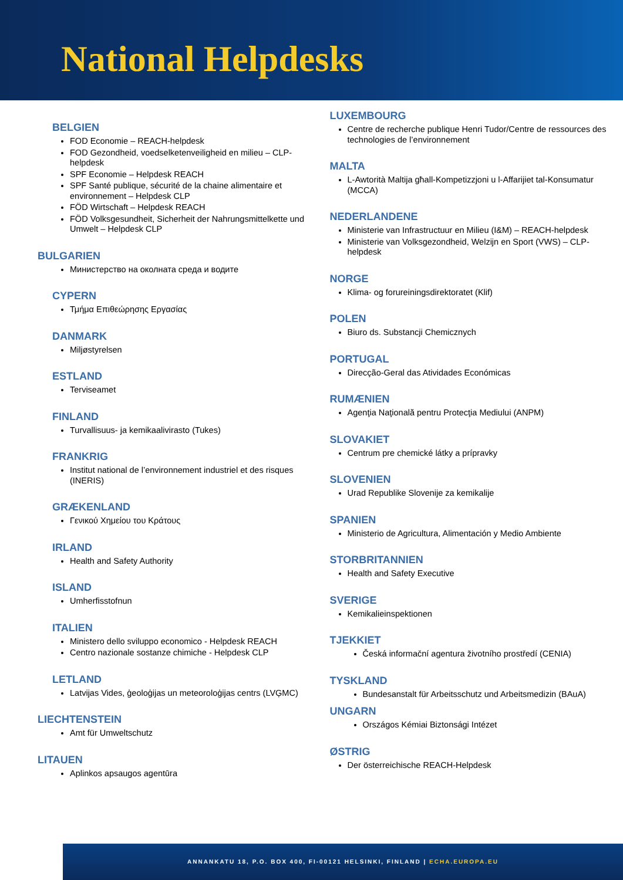National Helpdesks
BELGIEN
FOD Economie – REACH-helpdesk
FOD Gezondheid, voedselketenveiligheid en milieu – CLP-helpdesk
SPF Economie – Helpdesk REACH
SPF Santé publique, sécurité de la chaine alimentaire et environnement – Helpdesk CLP
FÖD Wirtschaft – Helpdesk REACH
FÖD Volksgesundheit, Sicherheit der Nahrungsmittelkette und Umwelt – Helpdesk CLP
BULGARIEN
Министерство на околната среда и водите
CYPERN
Τμήμα Επιθεώρησης Εργασίας
DANMARK
Miljøstyrelsen
ESTLAND
Terviseamet
FINLAND
Turvallisuus- ja kemikaalivirasto (Tukes)
FRANKRIG
Institut national de l’environnement industriel et des risques (INERIS)
GRÆKENLAND
Γενικού Χημείου του Κράτους
IRLAND
Health and Safety Authority
ISLAND
Umherfisstofnun
ITALIEN
Ministero dello sviluppo economico - Helpdesk REACH
Centro nazionale sostanze chimiche - Helpdesk CLP
LETLAND
Latvijas Vides, ģeoloģijas un meteoroloģijas centrs (LVĢMC)
LIECHTENSTEIN
Amt für Umweltschutz
LITAUEN
Aplinkos apsaugos agentūra
LUXEMBOURG
Centre de recherche publique Henri Tudor/Centre de ressources des technologies de l’environnement
MALTA
L-Awtorità Maltija għall-Kompetizzjoni u l-Affarijiet tal-Konsumatur (MCCA)
NEDERLANDENE
Ministerie van Infrastructuur en Milieu (I&M) – REACH-helpdesk
Ministerie van Volksgezondheid, Welzijn en Sport (VWS) – CLP-helpdesk
NORGE
Klima- og forureiningsdirektoratet (Klif)
POLEN
Biuro ds. Substancji Chemicznych
PORTUGAL
Direcção-Geral das Atividades Económicas
RUMÆNIEN
Agenţia Naţională pentru Protecţia Mediului (ANPM)
SLOVAKIET
Centrum pre chemické látky a prípravky
SLOVENIEN
Urad Republike Slovenije za kemikalije
SPANIEN
Ministerio de Agricultura, Alimentación y Medio Ambiente
STORBRITANNIEN
Health and Safety Executive
SVERIGE
Kemikalieinspektionen
TJEKKIET
Česká informační agentura životního prostředí (CENIA)
TYSKLAND
Bundesanstalt für Arbeitsschutz und Arbeitsmedizin (BAuA)
UNGARN
Országos Kémiai Biztonsági Intézet
ØSTRIG
Der österreichische REACH-Helpdesk
ANNANKATU 18, P.O. BOX 400, FI-00121 HELSINKI, FINLAND | ECHA.EUROPA.EU